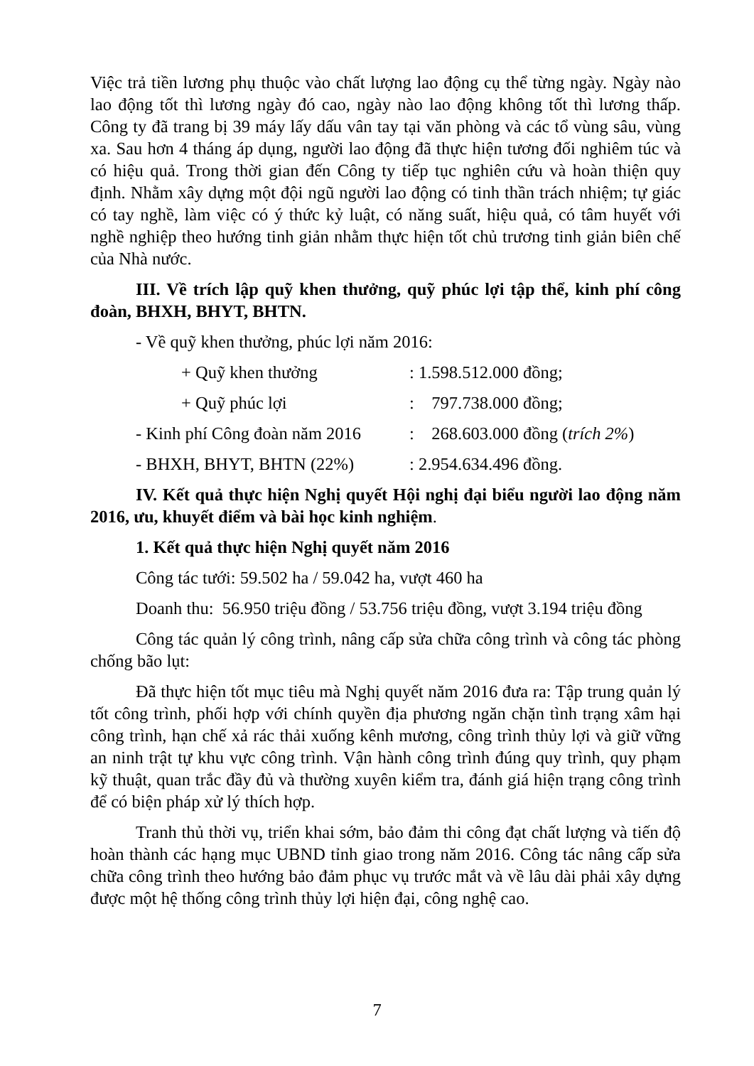Việc trả tiền lương phụ thuộc vào chất lượng lao động cụ thể từng ngày. Ngày nào lao động tốt thì lương ngày đó cao, ngày nào lao động không tốt thì lương thấp. Công ty đã trang bị 39 máy lấy dấu vân tay tại văn phòng và các tổ vùng sâu, vùng xa. Sau hơn 4 tháng áp dụng, người lao động đã thực hiện tương đối nghiêm túc và có hiệu quả. Trong thời gian đến Công ty tiếp tục nghiên cứu và hoàn thiện quy định. Nhằm xây dựng một đội ngũ người lao động có tinh thần trách nhiệm; tự giác có tay nghề, làm việc có ý thức kỷ luật, có năng suất, hiệu quả, có tâm huyết với nghề nghiệp theo hướng tinh giản nhằm thực hiện tốt chủ trương tinh giản biên chế của Nhà nước.
III. Về trích lập quỹ khen thưởng, quỹ phúc lợi tập thể, kinh phí công đoàn, BHXH, BHYT, BHTN.
- Về quỹ khen thưởng, phúc lợi năm 2016:
+ Quỹ khen thưởng: 1.598.512.000 đồng;
+ Quỹ phúc lợi: 797.738.000 đồng;
- Kinh phí Công đoàn năm 2016: 268.603.000 đồng (trích 2%)
- BHXH, BHYT, BHTN (22%): 2.954.634.496 đồng.
IV. Kết quả thực hiện Nghị quyết Hội nghị đại biểu người lao động năm 2016, ưu, khuyết điểm và bài học kinh nghiệm.
1. Kết quả thực hiện Nghị quyết năm 2016
Công tác tưới: 59.502 ha / 59.042 ha, vượt 460 ha
Doanh thu: 56.950 triệu đồng / 53.756 triệu đồng, vượt 3.194 triệu đồng
Công tác quản lý công trình, nâng cấp sửa chữa công trình và công tác phòng chống bão lụt:
Đã thực hiện tốt mục tiêu mà Nghị quyết năm 2016 đưa ra: Tập trung quản lý tốt công trình, phối hợp với chính quyền địa phương ngăn chặn tình trạng xâm hại công trình, hạn chế xả rác thải xuống kênh mương, công trình thủy lợi và giữ vững an ninh trật tự khu vực công trình. Vận hành công trình đúng quy trình, quy phạm kỹ thuật, quan trắc đầy đủ và thường xuyên kiểm tra, đánh giá hiện trạng công trình để có biện pháp xử lý thích hợp.
Tranh thủ thời vụ, triển khai sớm, bảo đảm thi công đạt chất lượng và tiến độ hoàn thành các hạng mục UBND tỉnh giao trong năm 2016. Công tác nâng cấp sửa chữa công trình theo hướng bảo đảm phục vụ trước mắt và về lâu dài phải xây dựng được một hệ thống công trình thủy lợi hiện đại, công nghệ cao.
7